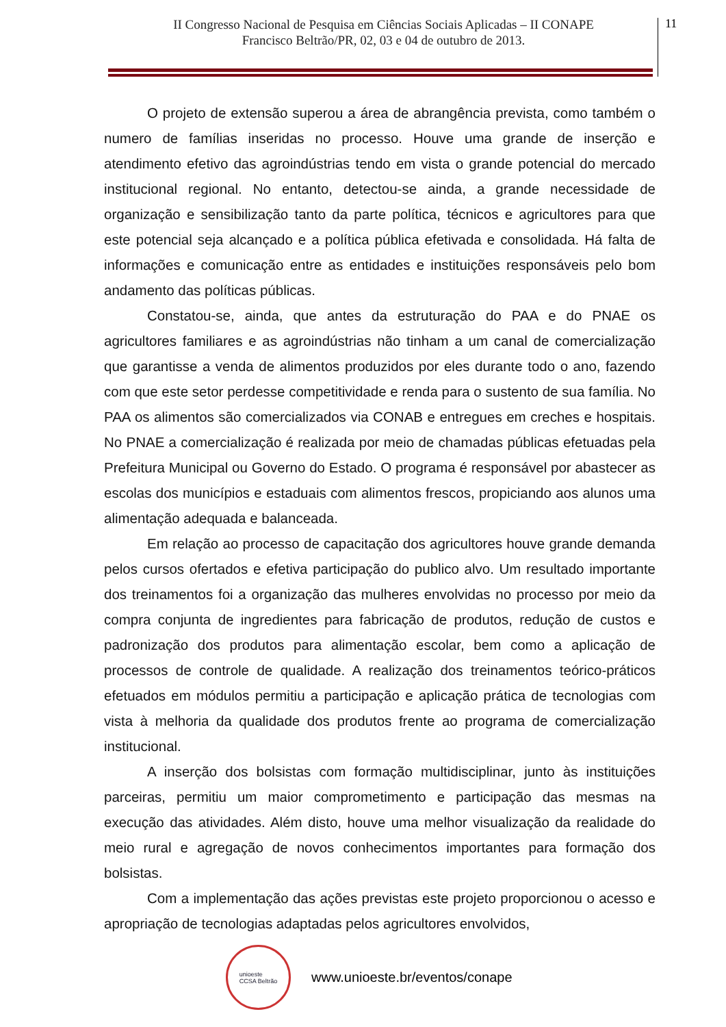II Congresso Nacional de Pesquisa em Ciências Sociais Aplicadas – II CONAPE
Francisco Beltrão/PR, 02, 03 e 04 de outubro de 2013.
11
O projeto de extensão superou a área de abrangência prevista, como também o numero de famílias inseridas no processo. Houve uma grande de inserção e atendimento efetivo das agroindústrias tendo em vista o grande potencial do mercado institucional regional. No entanto, detectou-se ainda, a grande necessidade de organização e sensibilização tanto da parte política, técnicos e agricultores para que este potencial seja alcançado e a política pública efetivada e consolidada. Há falta de informações e comunicação entre as entidades e instituições responsáveis pelo bom andamento das políticas públicas.
Constatou-se, ainda, que antes da estruturação do PAA e do PNAE os agricultores familiares e as agroindústrias não tinham a um canal de comercialização que garantisse a venda de alimentos produzidos por eles durante todo o ano, fazendo com que este setor perdesse competitividade e renda para o sustento de sua família. No PAA os alimentos são comercializados via CONAB e entregues em creches e hospitais. No PNAE a comercialização é realizada por meio de chamadas públicas efetuadas pela Prefeitura Municipal ou Governo do Estado. O programa é responsável por abastecer as escolas dos municípios e estaduais com alimentos frescos, propiciando aos alunos uma alimentação adequada e balanceada.
Em relação ao processo de capacitação dos agricultores houve grande demanda pelos cursos ofertados e efetiva participação do publico alvo. Um resultado importante dos treinamentos foi a organização das mulheres envolvidas no processo por meio da compra conjunta de ingredientes para fabricação de produtos, redução de custos e padronização dos produtos para alimentação escolar, bem como a aplicação de processos de controle de qualidade. A realização dos treinamentos teórico-práticos efetuados em módulos permitiu a participação e aplicação prática de tecnologias com vista à melhoria da qualidade dos produtos frente ao programa de comercialização institucional.
A inserção dos bolsistas com formação multidisciplinar, junto às instituições parceiras, permitiu um maior comprometimento e participação das mesmas na execução das atividades. Além disto, houve uma melhor visualização da realidade do meio rural e agregação de novos conhecimentos importantes para formação dos bolsistas.
Com a implementação das ações previstas este projeto proporcionou o acesso e apropriação de tecnologias adaptadas pelos agricultores envolvidos,
unioeste
CCSA Beltrão
www.unioeste.br/eventos/conape